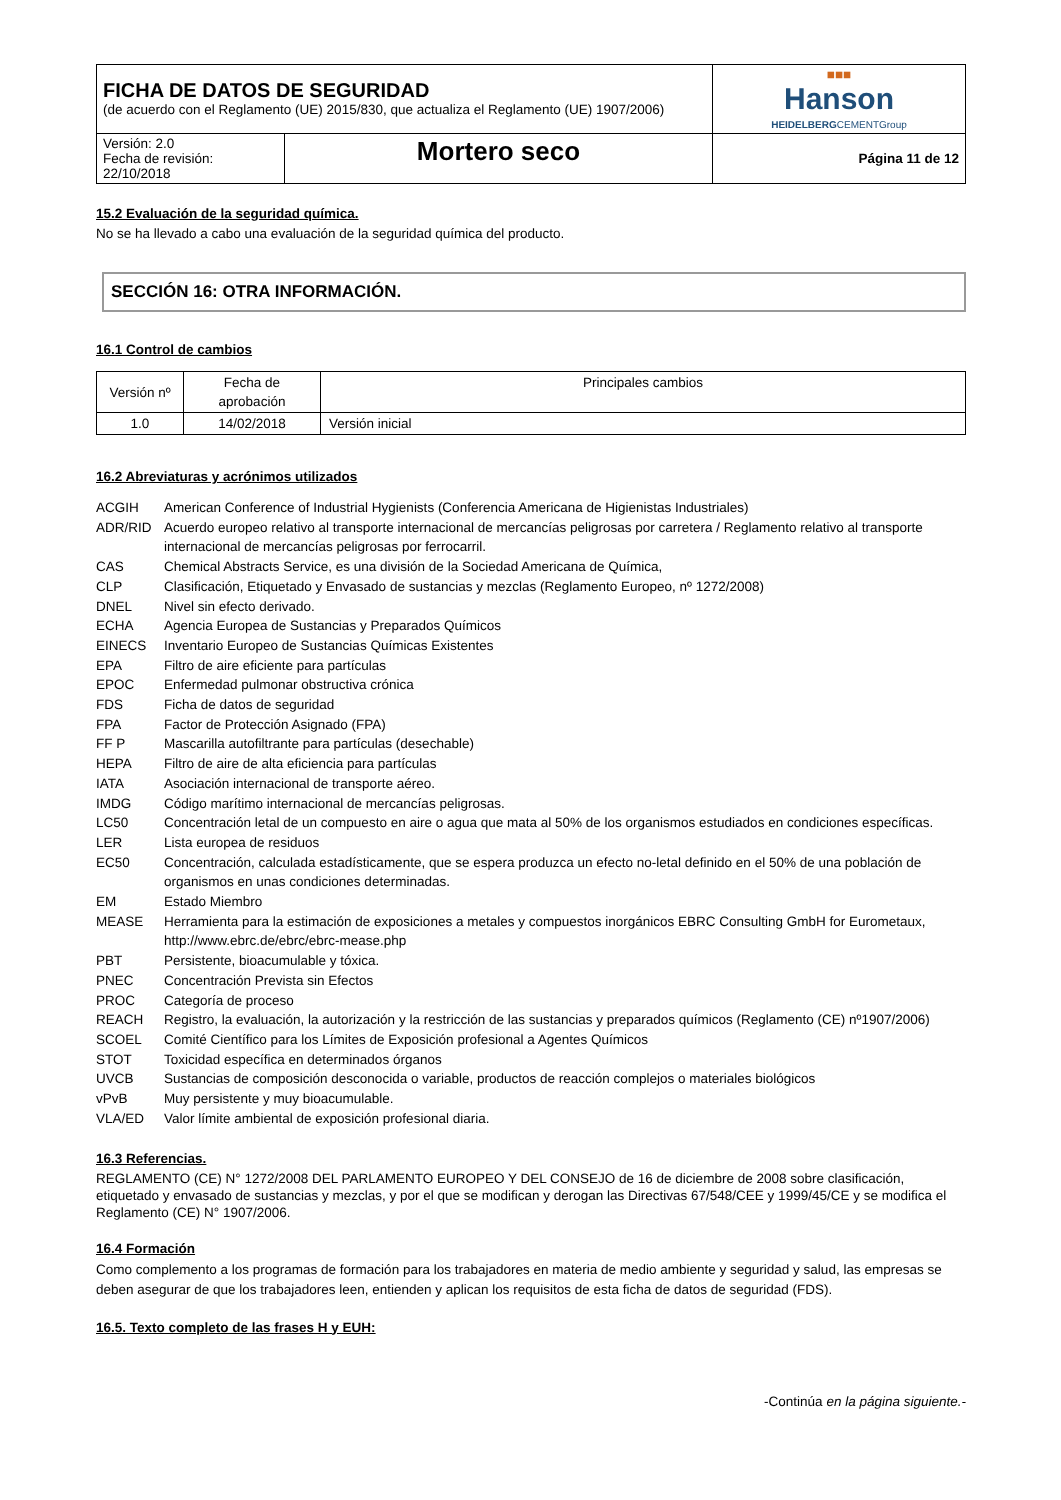| FICHA DE DATOS DE SEGURIDAD (de acuerdo con el Reglamento (UE) 2015/830, que actualiza el Reglamento (UE) 1907/2006) | | ■■■ Hanson HEIDELBERG CEMENTGroup |
| Versión: 2.0 Fecha de revisión: 22/10/2018 | Mortero seco | Página 11 de 12 |
15.2 Evaluación de la seguridad química.
No se ha llevado a cabo una evaluación de la seguridad química del producto.
SECCIÓN 16: OTRA INFORMACIÓN.
16.1 Control de cambios
| Versión nº | Fecha de aprobación | Principales cambios |
| --- | --- | --- |
| 1.0 | 14/02/2018 | Versión inicial |
16.2 Abreviaturas y acrónimos utilizados
| ACGIH | American Conference of Industrial Hygienists (Conferencia Americana de Higienistas Industriales) |
| ADR/RID | Acuerdo europeo relativo al transporte internacional de mercancías peligrosas por carretera / Reglamento relativo al transporte internacional de mercancías peligrosas por ferrocarril. |
| CAS | Chemical Abstracts Service, es una división de la Sociedad Americana de Química, |
| CLP | Clasificación, Etiquetado y Envasado de sustancias y mezclas (Reglamento Europeo, nº 1272/2008) |
| DNEL | Nivel sin efecto derivado. |
| ECHA | Agencia Europea de Sustancias y Preparados Químicos |
| EINECS | Inventario Europeo de Sustancias Químicas Existentes |
| EPA | Filtro de aire eficiente para partículas |
| EPOC | Enfermedad pulmonar obstructiva crónica |
| FDS | Ficha de datos de seguridad |
| FPA | Factor de Protección Asignado (FPA) |
| FF P | Mascarilla autofiltrante para partículas (desechable) |
| HEPA | Filtro de aire de alta eficiencia para partículas |
| IATA | Asociación internacional de transporte aéreo. |
| IMDG | Código marítimo internacional de mercancías peligrosas. |
| LC50 | Concentración letal de un compuesto en aire o agua que mata al 50% de los organismos estudiados en condiciones específicas. |
| LER | Lista europea de residuos |
| EC50 | Concentración, calculada estadísticamente, que se espera produzca un efecto no-letal definido en el 50% de una población de organismos en unas condiciones determinadas. |
| EM | Estado Miembro |
| MEASE | Herramienta para la estimación de exposiciones a metales y compuestos inorgánicos EBRC Consulting GmbH for Eurometaux, http://www.ebrc.de/ebrc/ebrc-mease.php |
| PBT | Persistente, bioacumulable y tóxica. |
| PNEC | Concentración Prevista sin Efectos |
| PROC | Categoría de proceso |
| REACH | Registro, la evaluación, la autorización y la restricción de las sustancias y preparados químicos (Reglamento (CE) nº1907/2006) |
| SCOEL | Comité Científico para los Límites de Exposición profesional a Agentes Químicos |
| STOT | Toxicidad específica en determinados órganos |
| UVCB | Sustancias de composición desconocida o variable, productos de reacción complejos o materiales biológicos |
| vPvB | Muy persistente y muy bioacumulable. |
| VLA/ED | Valor límite ambiental de exposición profesional diaria. |
16.3 Referencias.
REGLAMENTO (CE) N° 1272/2008 DEL PARLAMENTO EUROPEO Y DEL CONSEJO de 16 de diciembre de 2008 sobre clasificación, etiquetado y envasado de sustancias y mezclas, y por el que se modifican y derogan las Directivas 67/548/CEE y 1999/45/CE y se modifica el Reglamento (CE) N° 1907/2006.
16.4 Formación
Como complemento a los programas de formación para los trabajadores en materia de medio ambiente y seguridad y salud, las empresas se deben asegurar de que los trabajadores leen, entienden y aplican los requisitos de esta ficha de datos de seguridad (FDS).
16.5. Texto completo de las frases H y EUH:
-Continúa en la página siguiente.-